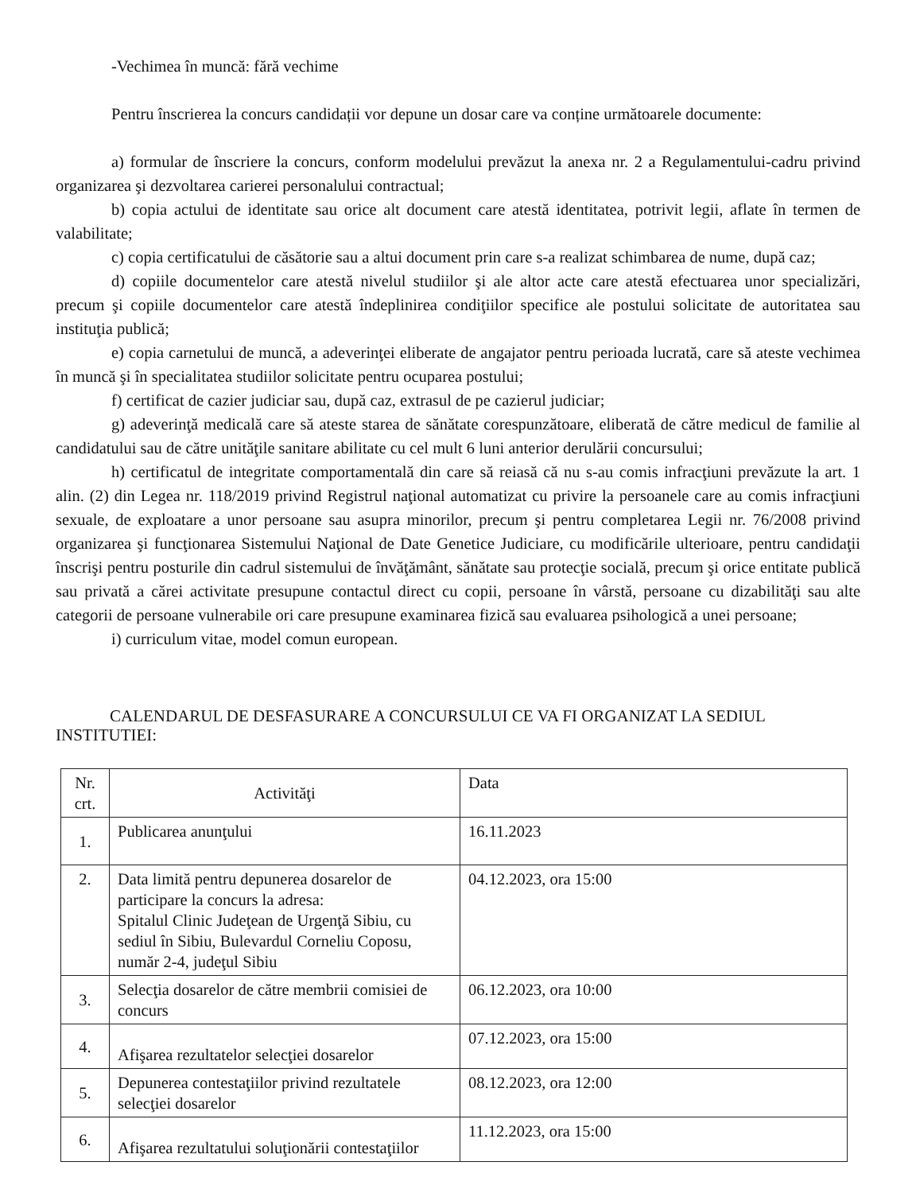-Vechimea în muncă: fără vechime
Pentru înscrierea la concurs candidații vor depune un dosar care va conține următoarele documente:
a) formular de înscriere la concurs, conform modelului prevăzut la anexa nr. 2 a Regulamentului-cadru privind organizarea şi dezvoltarea carierei personalului contractual;
b) copia actului de identitate sau orice alt document care atestă identitatea, potrivit legii, aflate în termen de valabilitate;
c) copia certificatului de căsătorie sau a altui document prin care s-a realizat schimbarea de nume, după caz;
d) copiile documentelor care atestă nivelul studiilor şi ale altor acte care atestă efectuarea unor specializări, precum şi copiile documentelor care atestă îndeplinirea condiţiilor specifice ale postului solicitate de autoritatea sau instituţia publică;
e) copia carnetului de muncă, a adeverinţei eliberate de angajator pentru perioada lucrată, care să ateste vechimea în muncă şi în specialitatea studiilor solicitate pentru ocuparea postului;
f) certificat de cazier judiciar sau, după caz, extrasul de pe cazierul judiciar;
g) adeverinţă medicală care să ateste starea de sănătate corespunzătoare, eliberată de către medicul de familie al candidatului sau de către unităţile sanitare abilitate cu cel mult 6 luni anterior derulării concursului;
h) certificatul de integritate comportamentală din care să reiasă că nu s-au comis infracţiuni prevăzute la art. 1 alin. (2) din Legea nr. 118/2019 privind Registrul naţional automatizat cu privire la persoanele care au comis infracţiuni sexuale, de exploatare a unor persoane sau asupra minorilor, precum şi pentru completarea Legii nr. 76/2008 privind organizarea şi funcţionarea Sistemului Naţional de Date Genetice Judiciare, cu modificările ulterioare, pentru candidaţii înscrişi pentru posturile din cadrul sistemului de învăţământ, sănătate sau protecţie socială, precum şi orice entitate publică sau privată a cărei activitate presupune contactul direct cu copii, persoane în vârstă, persoane cu dizabilităţi sau alte categorii de persoane vulnerabile ori care presupune examinarea fizică sau evaluarea psihologică a unei persoane;
i) curriculum vitae, model comun european.
CALENDARUL DE DESFASURARE A CONCURSULUI CE VA FI ORGANIZAT LA SEDIUL INSTITUTIEI:
| Nr. crt. | Activităţi | Data |
| --- | --- | --- |
| 1. | Publicarea anunţului | 16.11.2023 |
| 2. | Data limită pentru depunerea dosarelor de participare la concurs la adresa: Spitalul Clinic Judeţean de Urgenţă Sibiu, cu sediul în Sibiu, Bulevardul Corneliu Coposu, număr 2-4, judeţul Sibiu | 04.12.2023, ora 15:00 |
| 3. | Selecţia dosarelor de către membrii comisiei de concurs | 06.12.2023, ora 10:00 |
| 4. | Afişarea rezultatelor selecţiei dosarelor | 07.12.2023, ora 15:00 |
| 5. | Depunerea contestaţiilor privind rezultatele selecţiei dosarelor | 08.12.2023, ora 12:00 |
| 6. | Afişarea rezultatului soluţionării contestaţiilor | 11.12.2023, ora 15:00 |